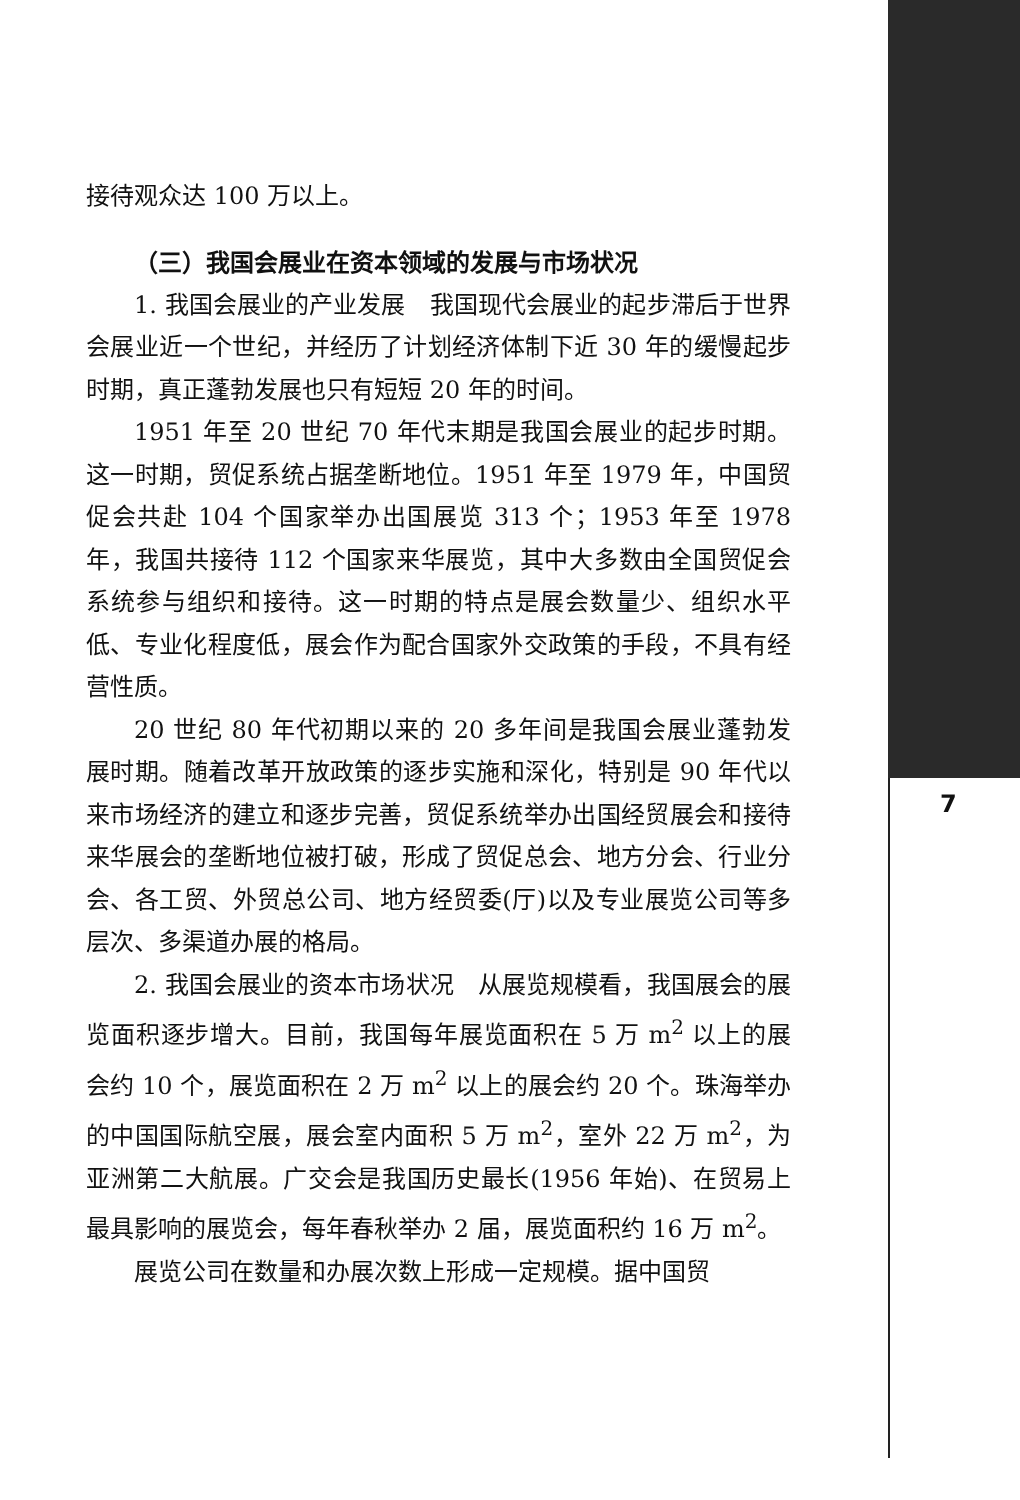接待观众达 100 万以上。
（三）我国会展业在资本领域的发展与市场状况
1. 我国会展业的产业发展　我国现代会展业的起步滞后于世界会展业近一个世纪，并经历了计划经济体制下近 30 年的缓慢起步时期，真正蓬勃发展也只有短短 20 年的时间。
1951 年至 20 世纪 70 年代末期是我国会展业的起步时期。这一时期，贸促系统占据垄断地位。1951 年至 1979 年，中国贸促会共赴 104 个国家举办出国展览 313 个；1953 年至 1978 年，我国共接待 112 个国家来华展览，其中大多数由全国贸促会系统参与组织和接待。这一时期的特点是展会数量少、组织水平低、专业化程度低，展会作为配合国家外交政策的手段，不具有经营性质。
20 世纪 80 年代初期以来的 20 多年间是我国会展业蓬勃发展时期。随着改革开放政策的逐步实施和深化，特别是 90 年代以来市场经济的建立和逐步完善，贸促系统举办出国经贸展会和接待来华展会的垄断地位被打破，形成了贸促总会、地方分会、行业分会、各工贸、外贸总公司、地方经贸委(厅)以及专业展览公司等多层次、多渠道办展的格局。
2. 我国会展业的资本市场状况　从展览规模看，我国展会的展览面积逐步增大。目前，我国每年展览面积在 5 万 m<sup>2</sup> 以上的展会约 10 个，展览面积在 2 万 m<sup>2</sup> 以上的展会约 20 个。珠海举办的中国国际航空展，展会室内面积 5 万 m<sup>2</sup>，室外 22 万 m<sup>2</sup>，为亚洲第二大航展。广交会是我国历史最长(1956 年始)、在贸易上最具影响的展览会，每年春秋举办 2 届，展览面积约 16 万 m<sup>2</sup>。
展览公司在数量和办展次数上形成一定规模。据中国贸
7